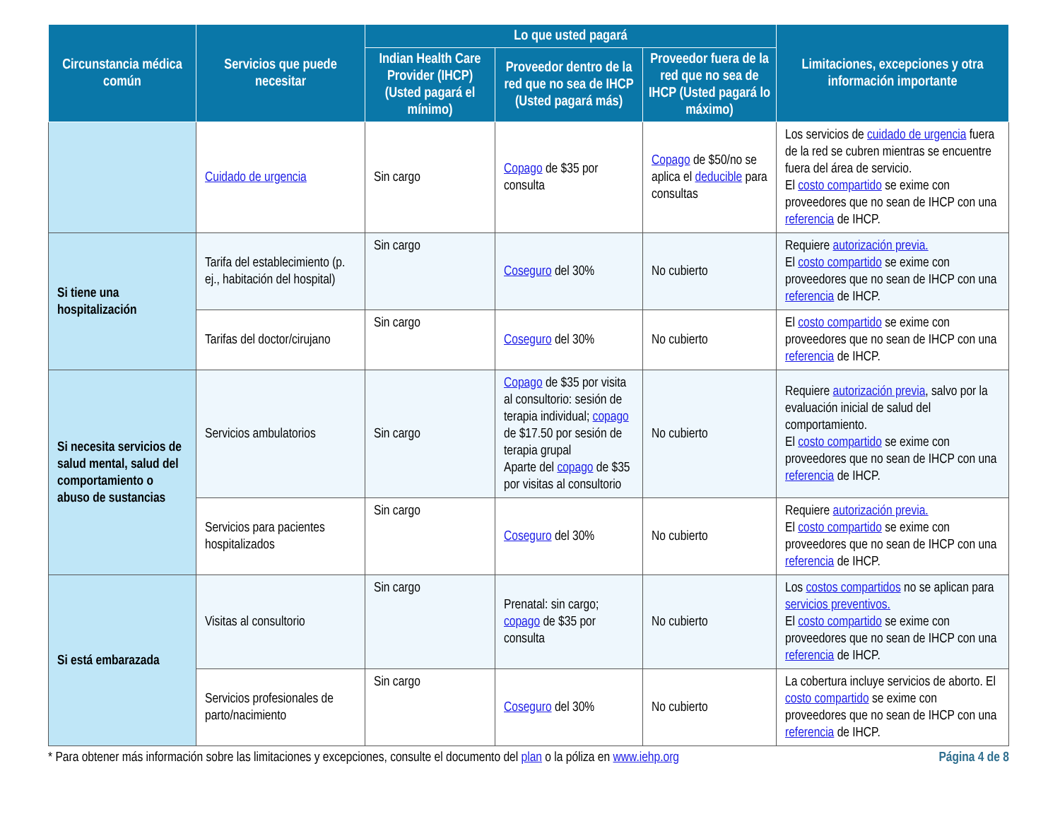| Circunstancia médica común | Servicios que puede necesitar | Lo que usted pagará | | | Limitaciones, excepciones y otra información importante |
| --- | --- | --- | --- | --- | --- |
| | | Indian Health Care Provider (IHCP) (Usted pagará el mínimo) | Proveedor dentro de la red que no sea de IHCP (Usted pagará más) | Proveedor fuera de la red que no sea de IHCP (Usted pagará lo máximo) | |
| | Cuidado de urgencia | Sin cargo | Copago de $35 por consulta | Copago de $50/no se aplica el deducible para consultas | Los servicios de cuidado de urgencia fuera de la red se cubren mientras se encuentre fuera del área de servicio. El costo compartido se exime con proveedores que no sean de IHCP con una referencia de IHCP. |
| Si tiene una hospitalización | Tarifa del establecimiento (p. ej., habitación del hospital) | Sin cargo | Coseguro del 30% | No cubierto | Requiere autorización previa. El costo compartido se exime con proveedores que no sean de IHCP con una referencia de IHCP. |
| | Tarifas del doctor/cirujano | Sin cargo | Coseguro del 30% | No cubierto | El costo compartido se exime con proveedores que no sean de IHCP con una referencia de IHCP. |
| Si necesita servicios de salud mental, salud del comportamiento o abuso de sustancias | Servicios ambulatorios | Sin cargo | Copago de $35 por visita al consultorio: sesión de terapia individual; copago de $17.50 por sesión de terapia grupal Aparte del copago de $35 por visitas al consultorio | No cubierto | Requiere autorización previa , salvo por la evaluación inicial de salud del comportamiento. El costo compartido se exime con proveedores que no sean de IHCP con una referencia de IHCP. |
| | Servicios para pacientes hospitalizados | Sin cargo | Coseguro del 30% | No cubierto | Requiere autorización previa. El costo compartido se exime con proveedores que no sean de IHCP con una referencia de IHCP. |
| Si está embarazada | Visitas al consultorio | Sin cargo | Prenatal: sin cargo; copago de $35 por consulta | No cubierto | Los costos compartidos no se aplican para servicios preventivos. El costo compartido se exime con proveedores que no sean de IHCP con una referencia de IHCP. |
| | Servicios profesionales de parto/nacimiento | Sin cargo | Coseguro del 30% | No cubierto | La cobertura incluye servicios de aborto. El costo compartido se exime con proveedores que no sean de IHCP con una referencia de IHCP. |
* Para obtener más información sobre las limitaciones y excepciones, consulte el documento del plan o la póliza en www.iehp.org Página 4 de 8